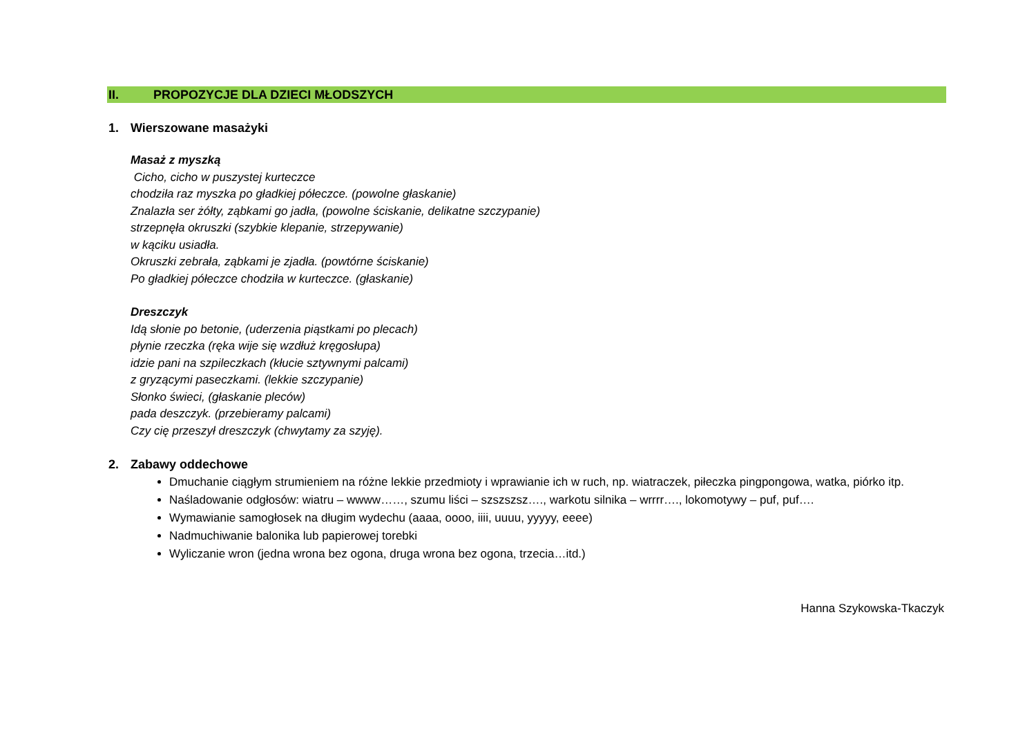II. PROPOZYCJE DLA DZIECI MŁODSZYCH
1. Wierszowane masażyki
Masaż z myszką
Cicho, cicho w puszystej kurteczce
chodziła raz myszka po gładkiej półeczce. (powolne głaskanie)
Znalazła ser żółty, ząbkami go jadła, (powolne ściskanie, delikatne szczypanie)
strzepnęła okruszki (szybkie klepanie, strzepywanie)
w kąciku usiadła.
Okruszki zebrała, ząbkami je zjadła. (powtórne ściskanie)
Po gładkiej półeczce chodziła w kurteczce. (głaskanie)
Dreszczyk
Idą słonie po betonie, (uderzenia piąstkami po plecach)
płynie rzeczka (ręka wije się wzdłuż kręgosłupa)
idzie pani na szpileczkach (kłucie sztywnymi palcami)
z gryzącymi paseczkami. (lekkie szczypanie)
Słonko świeci, (głaskanie pleców)
pada deszczyk. (przebieramy palcami)
Czy cię przeszył dreszczyk (chwytamy za szyję).
2. Zabawy oddechowe
Dmuchanie ciągłym strumieniem na różne lekkie przedmioty i wprawianie ich w ruch, np. wiatraczek, piłeczka pingpongowa, watka, piórko itp.
Naśladowanie odgłosów: wiatru – wwww……, szumu liści – szszszsz…., warkotu silnika – wrrrr…., lokomotywy – puf, puf….
Wymawianie samogłosek na długim wydechu (aaaa, oooo, iiii, uuuu, yyyyy, eeee)
Nadmuchiwanie balonika lub papierowej torebki
Wyliczanie wron (jedna wrona bez ogona, druga wrona bez ogona, trzecia…itd.)
Hanna Szykowska-Tkaczyk